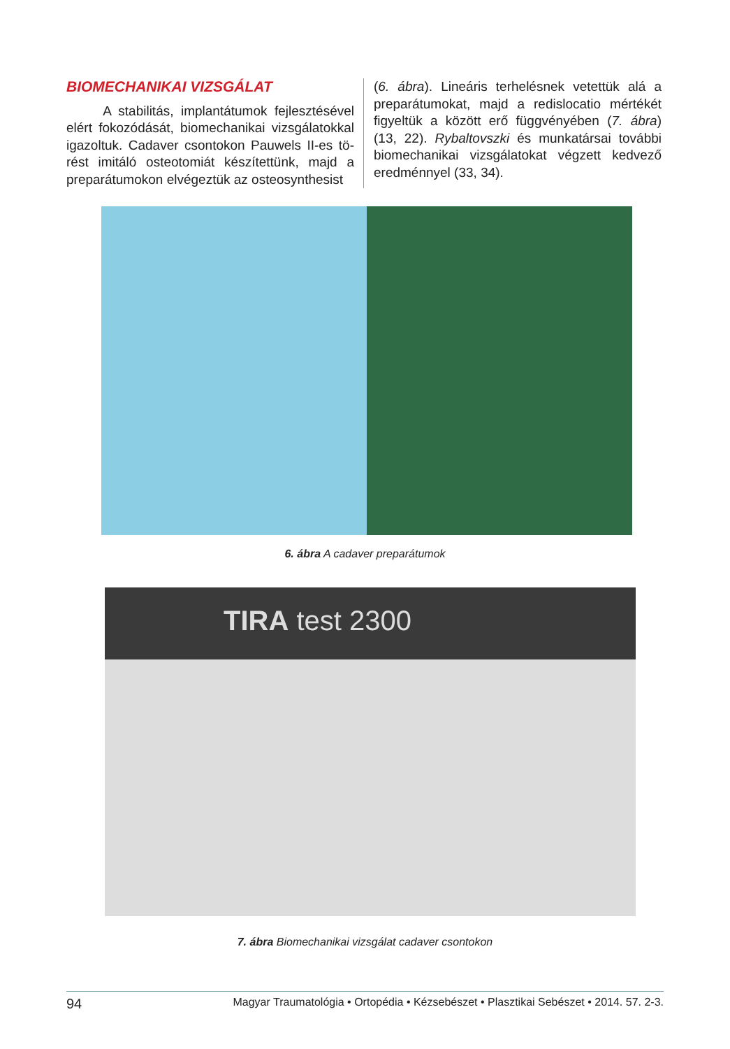BIOMECHANIKAI VIZSGÁLAT
A stabilitás, implantátumok fejlesztésével elért fokozódását, biomechanikai vizsgálatokkal igazoltuk. Cadaver csontokon Pauwels II-es tö­rést imitáló osteotomiát készítettünk, majd a preparátumokon elvégeztük az osteosynthesist
(6. ábra). Lineáris terhelésnek vetettük alá a preparátumokat, majd a redislocatio mértékét figyeltük a között erő függvényében (7. ábra) (13, 22). Rybaltovszki és munkatársai további biomechanikai vizsgálatokat végzett kedvező eredménnyel (33, 34).
6. ábra A cadaver preparátumok
TIRA test 2300
7. ábra Biomechanikai vizsgálat cadaver csontokon
94 Magyar Traumatológia • Ortopédia • Kézsebészet • Plasztikai Sebészet • 2014. 57. 2-3.